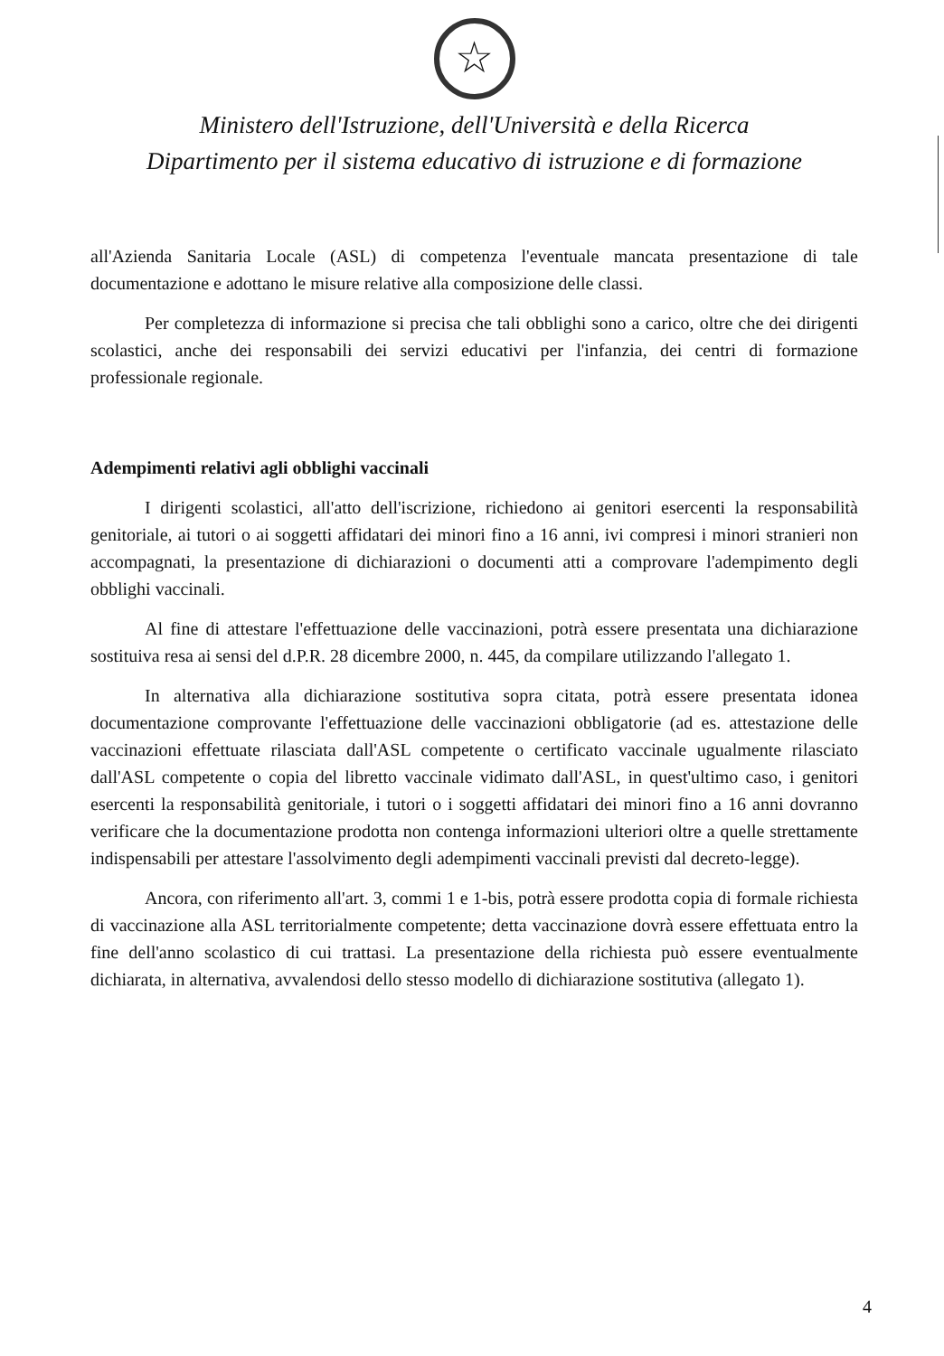☆
Ministero dell'Istruzione, dell'Università e della Ricerca
Dipartimento per il sistema educativo di istruzione e di formazione
all'Azienda Sanitaria Locale (ASL) di competenza l'eventuale mancata presentazione di tale documentazione e adottano le misure relative alla composizione delle classi.
Per completezza di informazione si precisa che tali obblighi sono a carico, oltre che dei dirigenti scolastici, anche dei responsabili dei servizi educativi per l'infanzia, dei centri di formazione professionale regionale.
Adempimenti relativi agli obblighi vaccinali
I dirigenti scolastici, all'atto dell'iscrizione, richiedono ai genitori esercenti la responsabilità genitoriale, ai tutori o ai soggetti affidatari dei minori fino a 16 anni, ivi compresi i minori stranieri non accompagnati, la presentazione di dichiarazioni o documenti atti a comprovare l'adempimento degli obblighi vaccinali.
Al fine di attestare l'effettuazione delle vaccinazioni, potrà essere presentata una dichiarazione sostituiva resa ai sensi del d.P.R. 28 dicembre 2000, n. 445, da compilare utilizzando l'allegato 1.
In alternativa alla dichiarazione sostitutiva sopra citata, potrà essere presentata idonea documentazione comprovante l'effettuazione delle vaccinazioni obbligatorie (ad es. attestazione delle vaccinazioni effettuate rilasciata dall'ASL competente o certificato vaccinale ugualmente rilasciato dall'ASL competente o copia del libretto vaccinale vidimato dall'ASL, in quest'ultimo caso, i genitori esercenti la responsabilità genitoriale, i tutori o i soggetti affidatari dei minori fino a 16 anni dovranno verificare che la documentazione prodotta non contenga informazioni ulteriori oltre a quelle strettamente indispensabili per attestare l'assolvimento degli adempimenti vaccinali previsti dal decreto-legge).
Ancora, con riferimento all'art. 3, commi 1 e 1-bis, potrà essere prodotta copia di formale richiesta di vaccinazione alla ASL territorialmente competente; detta vaccinazione dovrà essere effettuata entro la fine dell'anno scolastico di cui trattasi. La presentazione della richiesta può essere eventualmente dichiarata, in alternativa, avvalendosi dello stesso modello di dichiarazione sostitutiva (allegato 1).
4